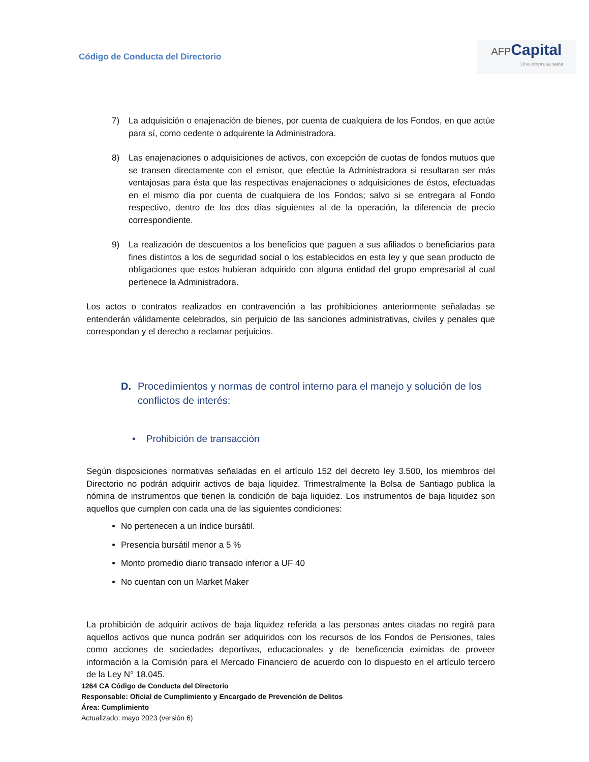Código de Conducta del Directorio
AFP Capital
Una empresa sura
7) La adquisición o enajenación de bienes, por cuenta de cualquiera de los Fondos, en que actúe para sí, como cedente o adquirente la Administradora.
8) Las enajenaciones o adquisiciones de activos, con excepción de cuotas de fondos mutuos que se transen directamente con el emisor, que efectúe la Administradora si resultaran ser más ventajosas para ésta que las respectivas enajenaciones o adquisiciones de éstos, efectuadas en el mismo día por cuenta de cualquiera de los Fondos; salvo si se entregara al Fondo respectivo, dentro de los dos días siguientes al de la operación, la diferencia de precio correspondiente.
9) La realización de descuentos a los beneficios que paguen a sus afiliados o beneficiarios para fines distintos a los de seguridad social o los establecidos en esta ley y que sean producto de obligaciones que estos hubieran adquirido con alguna entidad del grupo empresarial al cual pertenece la Administradora.
Los actos o contratos realizados en contravención a las prohibiciones anteriormente señaladas se entenderán válidamente celebrados, sin perjuicio de las sanciones administrativas, civiles y penales que correspondan y el derecho a reclamar perjuicios.
D. Procedimientos y normas de control interno para el manejo y solución de los conflictos de interés:
• Prohibición de transacción
Según disposiciones normativas señaladas en el artículo 152 del decreto ley 3.500, los miembros del Directorio no podrán adquirir activos de baja liquidez. Trimestralmente la Bolsa de Santiago publica la nómina de instrumentos que tienen la condición de baja liquidez. Los instrumentos de baja liquidez son aquellos que cumplen con cada una de las siguientes condiciones:
No pertenecen a un índice bursátil.
Presencia bursátil menor a 5 %
Monto promedio diario transado inferior a UF 40
No cuentan con un Market Maker
La prohibición de adquirir activos de baja liquidez referida a las personas antes citadas no regirá para aquellos activos que nunca podrán ser adquiridos con los recursos de los Fondos de Pensiones, tales como acciones de sociedades deportivas, educacionales y de beneficencia eximidas de proveer información a la Comisión para el Mercado Financiero de acuerdo con lo dispuesto en el artículo tercero de la Ley N° 18.045.
1264 CA Código de Conducta del Directorio
Responsable: Oficial de Cumplimiento y Encargado de Prevención de Delitos
Área: Cumplimiento
Actualizado: mayo 2023 (versión 6)